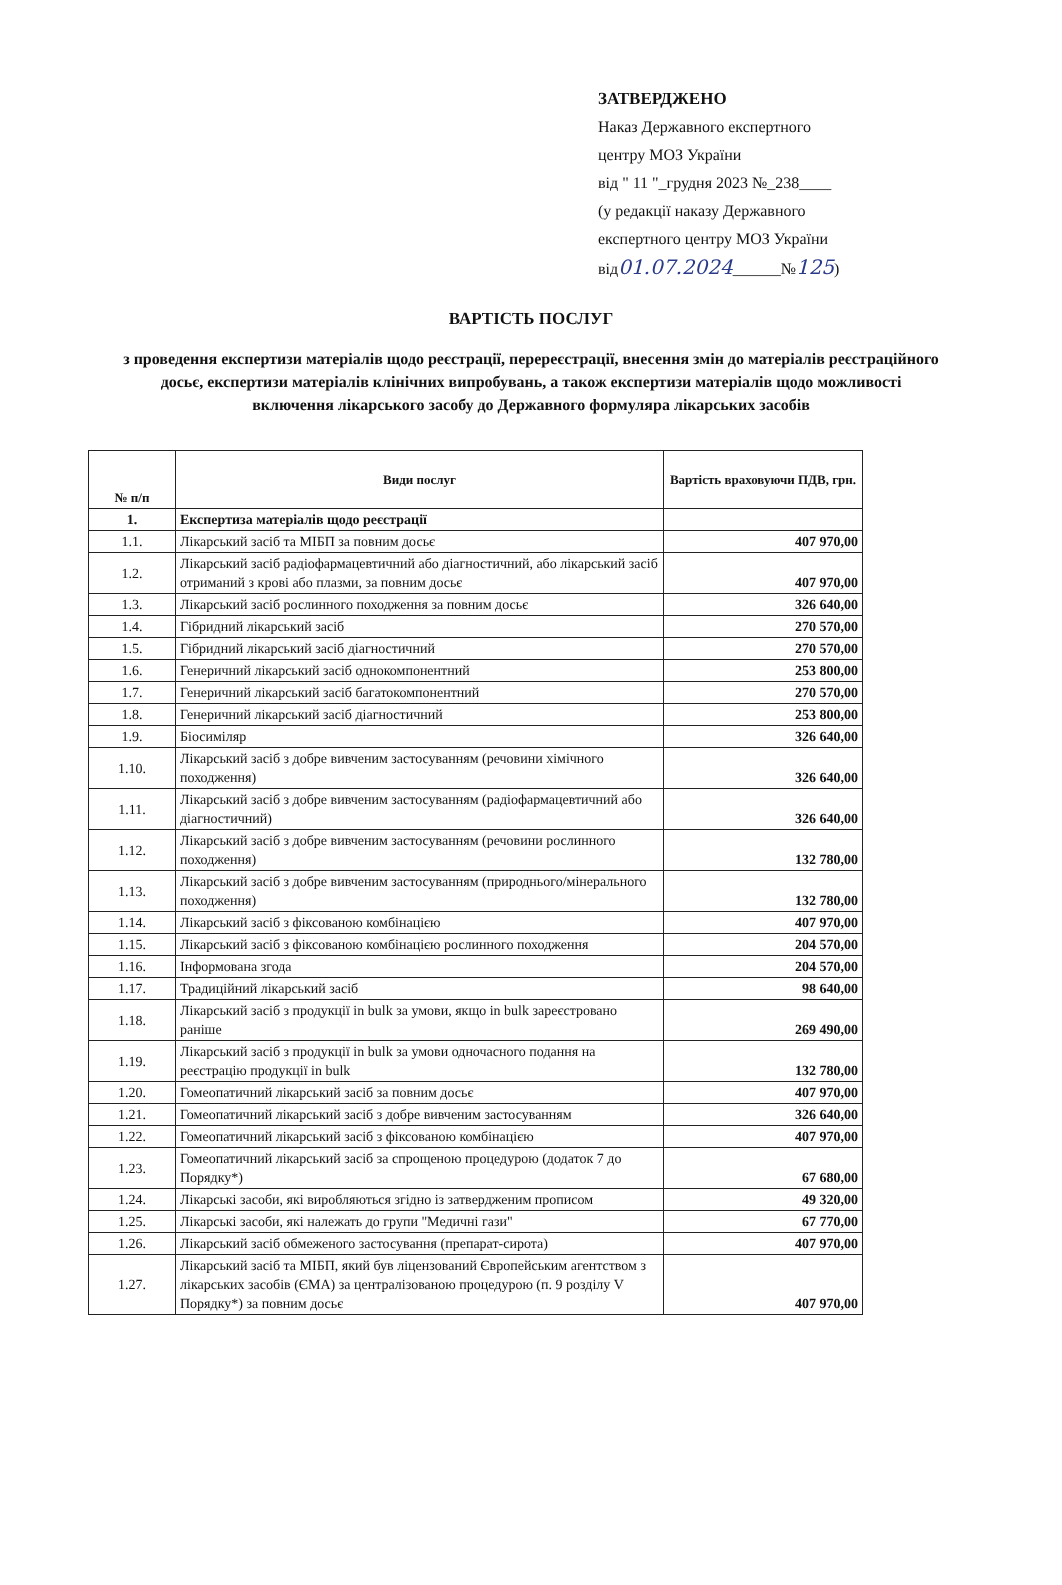ЗАТВЕРДЖЕНО
Наказ Державного експертного
центру МОЗ України
від " 11 "_грудня 2023 №_238____
(у редакції наказу Державного
експертного центру МОЗ України
від01.07.2024______№125)
ВАРТІСТЬ ПОСЛУГ
з проведення експертизи матеріалів щодо реєстрації, перереєстрації, внесення змін до матеріалів реєстраційного досьє, експертизи матеріалів клінічних випробувань, а також експертизи матеріалів щодо можливості включення лікарського засобу до Державного формуляра лікарських засобів
| № п/п | Види послуг | Вартість враховуючи ПДВ, грн. |
| --- | --- | --- |
| 1. | Експертиза матеріалів щодо реєстрації | |
| 1.1. | Лікарський засіб та МІБП за повним досьє | 407 970,00 |
| 1.2. | Лікарський засіб радіофармацевтичний або діагностичний, або лікарський засіб отриманий з крові або плазми, за повним досьє | 407 970,00 |
| 1.3. | Лікарський засіб рослинного походження за повним досьє | 326 640,00 |
| 1.4. | Гібридний лікарський засіб | 270 570,00 |
| 1.5. | Гібридний лікарський засіб діагностичний | 270 570,00 |
| 1.6. | Генеричний лікарський засіб однокомпонентний | 253 800,00 |
| 1.7. | Генеричний лікарський засіб багатокомпонентний | 270 570,00 |
| 1.8. | Генеричний лікарський засіб діагностичний | 253 800,00 |
| 1.9. | Біосиміляр | 326 640,00 |
| 1.10. | Лікарський засіб з добре вивченим застосуванням (речовини хімічного походження) | 326 640,00 |
| 1.11. | Лікарський засіб з добре вивченим застосуванням (радіофармацевтичний або діагностичний) | 326 640,00 |
| 1.12. | Лікарський засіб з добре вивченим застосуванням (речовини рослинного походження) | 132 780,00 |
| 1.13. | Лікарський засіб з добре вивченим застосуванням (природнього/мінерального походження) | 132 780,00 |
| 1.14. | Лікарський засіб з фіксованою комбінацією | 407 970,00 |
| 1.15. | Лікарський засіб з фіксованою комбінацією рослинного походження | 204 570,00 |
| 1.16. | Інформована згода | 204 570,00 |
| 1.17. | Традиційний лікарський засіб | 98 640,00 |
| 1.18. | Лікарський засіб з продукції in bulk за умови, якщо in bulk зареєстровано раніше | 269 490,00 |
| 1.19. | Лікарський засіб з продукції in bulk за умови одночасного подання на реєстрацію продукції in bulk | 132 780,00 |
| 1.20. | Гомеопатичний лікарський засіб за повним досьє | 407 970,00 |
| 1.21. | Гомеопатичний лікарський засіб з добре вивченим застосуванням | 326 640,00 |
| 1.22. | Гомеопатичний лікарський засіб з фіксованою комбінацією | 407 970,00 |
| 1.23. | Гомеопатичний лікарський засіб за спрощеною процедурою (додаток 7 до Порядку*) | 67 680,00 |
| 1.24. | Лікарські засоби, які виробляються згідно із затвердженим прописом | 49 320,00 |
| 1.25. | Лікарські засоби, які належать до групи "Медичні гази" | 67 770,00 |
| 1.26. | Лікарський засіб обмеженого застосування (препарат-сирота) | 407 970,00 |
| 1.27. | Лікарський засіб та МІБП, який був ліцензований Європейським агентством з лікарських засобів (ЄМА) за централізованою процедурою (п. 9 розділу V Порядку*) за повним досьє | 407 970,00 |